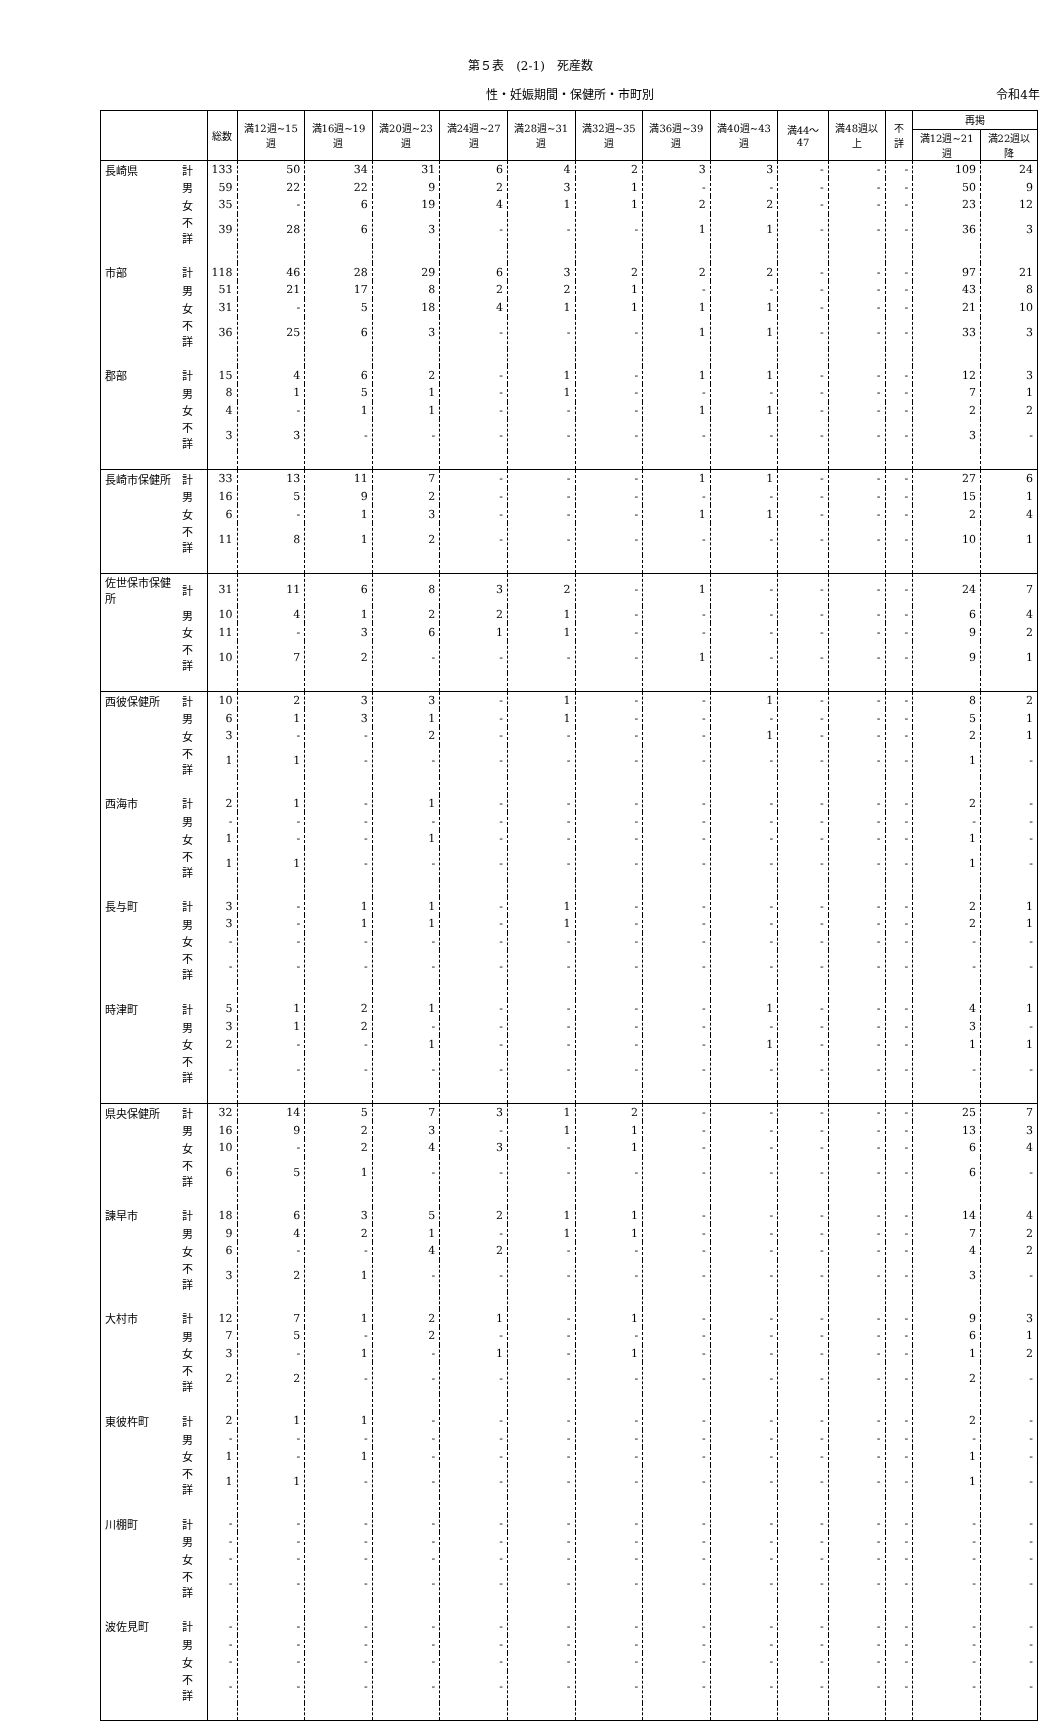第５表　(2-1)　死産数
性・妊娠期間・保健所・市町別 令和4年
| | | 総数 | 満12週~15週 | 満16週~19週 | 満20週~23週 | 満24週~27週 | 満28週~31週 | 満32週~35週 | 満36週~39週 | 満40週~43週 | 満44～47 | 満48週以上 | 不詳 | 再掲 | |
| --- | --- | --- | --- | --- | --- | --- | --- | --- | --- | --- | --- | --- | --- | --- | --- |
| | | | | | | | | | | | | | | 満12週~21週 | 満22週以降 |
| 長崎県 | 計 | 133 | 50 | 34 | 31 | 6 | 4 | 2 | 3 | 3 | - | - | - | 109 | 24 |
| | 男 | 59 | 22 | 22 | 9 | 2 | 3 | 1 | - | - | - | - | - | 50 | 9 |
| | 女 | 35 | - | 6 | 19 | 4 | 1 | 1 | 2 | 2 | - | - | - | 23 | 12 |
| | 不詳 | 39 | 28 | 6 | 3 | - | - | - | 1 | 1 | - | - | - | 36 | 3 |
| 市部 | 計 | 118 | 46 | 28 | 29 | 6 | 3 | 2 | 2 | 2 | - | - | - | 97 | 21 |
| | 男 | 51 | 21 | 17 | 8 | 2 | 2 | 1 | - | - | - | - | - | 43 | 8 |
| | 女 | 31 | - | 5 | 18 | 4 | 1 | 1 | 1 | 1 | - | - | - | 21 | 10 |
| | 不詳 | 36 | 25 | 6 | 3 | - | - | - | 1 | 1 | - | - | - | 33 | 3 |
| 郡部 | 計 | 15 | 4 | 6 | 2 | - | 1 | - | 1 | 1 | - | - | - | 12 | 3 |
| | 男 | 8 | 1 | 5 | 1 | - | 1 | - | - | - | - | - | - | 7 | 1 |
| | 女 | 4 | - | 1 | 1 | - | - | - | 1 | 1 | - | - | - | 2 | 2 |
| | 不詳 | 3 | 3 | - | - | - | - | - | - | - | - | - | - | 3 | - |
| 長崎市保健所 | 計 | 33 | 13 | 11 | 7 | - | - | - | 1 | 1 | - | - | - | 27 | 6 |
| | 男 | 16 | 5 | 9 | 2 | - | - | - | - | - | - | - | - | 15 | 1 |
| | 女 | 6 | - | 1 | 3 | - | - | - | 1 | 1 | - | - | - | 2 | 4 |
| | 不詳 | 11 | 8 | 1 | 2 | - | - | - | - | - | - | - | - | 10 | 1 |
| 佐世保市保健所 | 計 | 31 | 11 | 6 | 8 | 3 | 2 | - | 1 | - | - | - | - | 24 | 7 |
| | 男 | 10 | 4 | 1 | 2 | 2 | 1 | - | - | - | - | - | - | 6 | 4 |
| | 女 | 11 | - | 3 | 6 | 1 | 1 | - | - | - | - | - | - | 9 | 2 |
| | 不詳 | 10 | 7 | 2 | - | - | - | - | 1 | - | - | - | - | 9 | 1 |
| 西彼保健所 | 計 | 10 | 2 | 3 | 3 | - | 1 | - | - | 1 | - | - | - | 8 | 2 |
| | 男 | 6 | 1 | 3 | 1 | - | 1 | - | - | - | - | - | - | 5 | 1 |
| | 女 | 3 | - | - | 2 | - | - | - | - | 1 | - | - | - | 2 | 1 |
| | 不詳 | 1 | 1 | - | - | - | - | - | - | - | - | - | - | 1 | - |
| 西海市 | 計 | 2 | 1 | - | 1 | - | - | - | - | - | - | - | - | 2 | - |
| | 男 | - | - | - | - | - | - | - | - | - | - | - | - | - | - |
| | 女 | 1 | - | - | 1 | - | - | - | - | - | - | - | - | 1 | - |
| | 不詳 | 1 | 1 | - | - | - | - | - | - | - | - | - | - | 1 | - |
| 長与町 | 計 | 3 | - | 1 | 1 | - | 1 | - | - | - | - | - | - | 2 | 1 |
| | 男 | 3 | - | 1 | 1 | - | 1 | - | - | - | - | - | - | 2 | 1 |
| | 女 | - | - | - | - | - | - | - | - | - | - | - | - | - | - |
| | 不詳 | - | - | - | - | - | - | - | - | - | - | - | - | - | - |
| 時津町 | 計 | 5 | 1 | 2 | 1 | - | - | - | - | 1 | - | - | - | 4 | 1 |
| | 男 | 3 | 1 | 2 | - | - | - | - | - | - | - | - | - | 3 | - |
| | 女 | 2 | - | - | 1 | - | - | - | - | 1 | - | - | - | 1 | 1 |
| | 不詳 | - | - | - | - | - | - | - | - | - | - | - | - | - | - |
| 県央保健所 | 計 | 32 | 14 | 5 | 7 | 3 | 1 | 2 | - | - | - | - | - | 25 | 7 |
| | 男 | 16 | 9 | 2 | 3 | - | 1 | 1 | - | - | - | - | - | 13 | 3 |
| | 女 | 10 | - | 2 | 4 | 3 | - | 1 | - | - | - | - | - | 6 | 4 |
| | 不詳 | 6 | 5 | 1 | - | - | - | - | - | - | - | - | - | 6 | - |
| 諫早市 | 計 | 18 | 6 | 3 | 5 | 2 | 1 | 1 | - | - | - | - | - | 14 | 4 |
| | 男 | 9 | 4 | 2 | 1 | - | 1 | 1 | - | - | - | - | - | 7 | 2 |
| | 女 | 6 | - | - | 4 | 2 | - | - | - | - | - | - | - | 4 | 2 |
| | 不詳 | 3 | 2 | 1 | - | - | - | - | - | - | - | - | - | 3 | - |
| 大村市 | 計 | 12 | 7 | 1 | 2 | 1 | - | 1 | - | - | - | - | - | 9 | 3 |
| | 男 | 7 | 5 | - | 2 | - | - | - | - | - | - | - | - | 6 | 1 |
| | 女 | 3 | - | 1 | - | 1 | - | 1 | - | - | - | - | - | 1 | 2 |
| | 不詳 | 2 | 2 | - | - | - | - | - | - | - | - | - | - | 2 | - |
| 東彼杵町 | 計 | 2 | 1 | 1 | - | - | - | - | - | - | - | - | - | 2 | - |
| | 男 | - | - | - | - | - | - | - | - | - | - | - | - | - | - |
| | 女 | 1 | - | 1 | - | - | - | - | - | - | - | - | - | 1 | - |
| | 不詳 | 1 | 1 | - | - | - | - | - | - | - | - | - | - | 1 | - |
| 川棚町 | 計 | - | - | - | - | - | - | - | - | - | - | - | - | - | - |
| | 男 | - | - | - | - | - | - | - | - | - | - | - | - | - | - |
| | 女 | - | - | - | - | - | - | - | - | - | - | - | - | - | - |
| | 不詳 | - | - | - | - | - | - | - | - | - | - | - | - | - | - |
| 波佐見町 | 計 | - | - | - | - | - | - | - | - | - | - | - | - | - | - |
| | 男 | - | - | - | - | - | - | - | - | - | - | - | - | - | - |
| | 女 | - | - | - | - | - | - | - | - | - | - | - | - | - | - |
| | 不詳 | - | - | - | - | - | - | - | - | - | - | - | - | - | - |